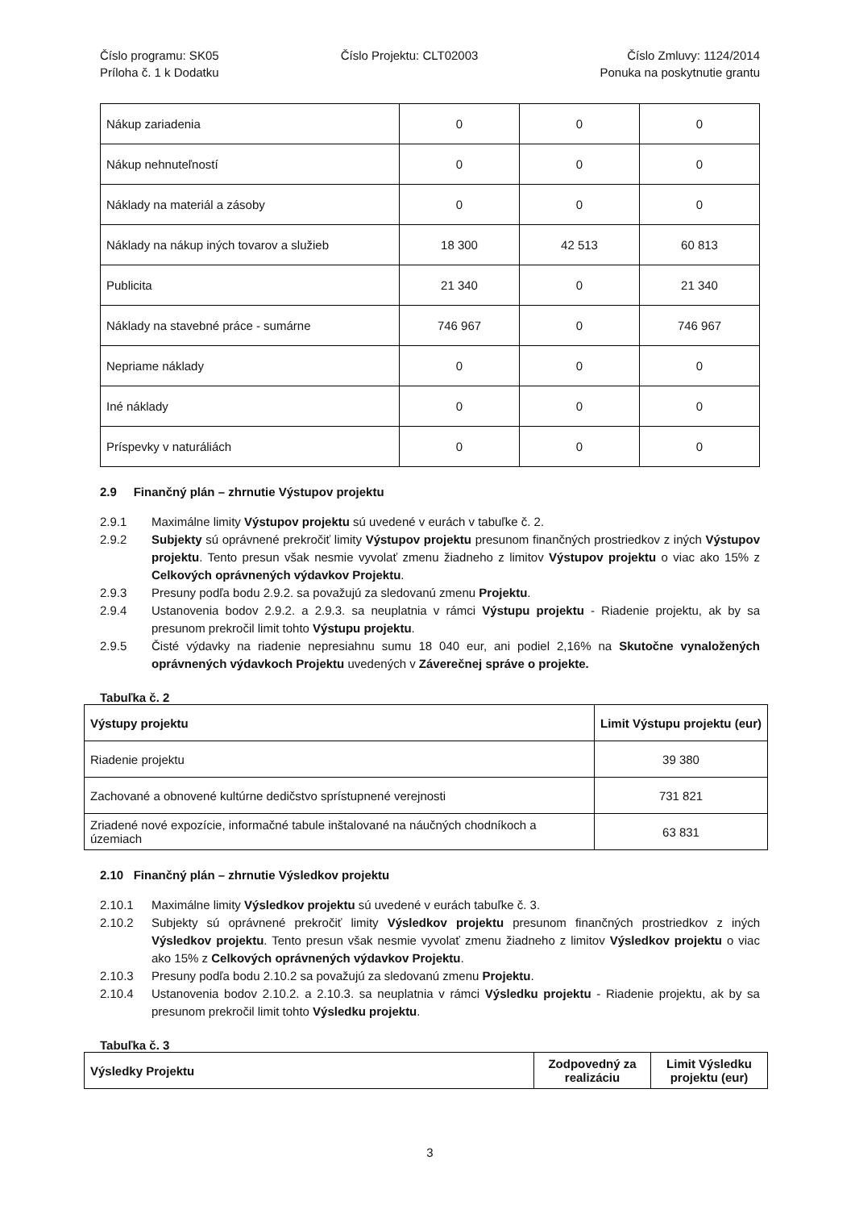Číslo programu: SK05
Príloha č. 1 k Dodatku
Číslo Projektu: CLT02003 Číslo Zmluvy: 1124/2014
Ponuka na poskytnutie grantu
| Nákup zariadenia | 0 | 0 | 0 |
| Nákup nehnuteľností | 0 | 0 | 0 |
| Náklady na materiál a zásoby | 0 | 0 | 0 |
| Náklady na nákup iných tovarov a služieb | 18 300 | 42 513 | 60 813 |
| Publicita | 21 340 | 0 | 21 340 |
| Náklady na stavebné práce - sumárne | 746 967 | 0 | 746 967 |
| Nepriame náklady | 0 | 0 | 0 |
| Iné náklady | 0 | 0 | 0 |
| Príspevky v naturáliách | 0 | 0 | 0 |
2.9 Finančný plán – zhrnutie Výstupov projektu
2.9.1 Maximálne limity Výstupov projektu sú uvedené v eurách v tabuľke č. 2.
2.9.2 Subjekty sú oprávnené prekročiť limity Výstupov projektu presunom finančných prostriedkov z iných Výstupov projektu. Tento presun však nesmie vyvolať zmenu žiadneho z limitov Výstupov projektu o viac ako 15% z Celkových oprávnených výdavkov Projektu.
2.9.3 Presuny podľa bodu 2.9.2. sa považujú za sledovanú zmenu Projektu.
2.9.4 Ustanovenia bodov 2.9.2. a 2.9.3. sa neuplatnia v rámci Výstupu projektu - Riadenie projektu, ak by sa presunom prekročil limit tohto Výstupu projektu.
2.9.5 Čisté výdavky na riadenie nepresiahnu sumu 18 040 eur, ani podiel 2,16% na Skutočne vynaložených oprávnených výdavkoch Projektu uvedených v Záverečnej správe o projekte.
Tabuľka č. 2
| Výstupy projektu | Limit Výstupu projektu (eur) |
| Riadenie projektu | 39 380 |
| Zachované a obnovené kultúrne dedičstvo sprístupnené verejnosti | 731 821 |
| Zriadené nové expozície, informačné tabule inštalované na náučných chodníkoch a územiach | 63 831 |
2.10 Finančný plán – zhrnutie Výsledkov projektu
2.10.1 Maximálne limity Výsledkov projektu sú uvedené v eurách tabuľke č. 3.
2.10.2 Subjekty sú oprávnené prekročiť limity Výsledkov projektu presunom finančných prostriedkov z iných Výsledkov projektu. Tento presun však nesmie vyvolať zmenu žiadneho z limitov Výsledkov projektu o viac ako 15% z Celkových oprávnených výdavkov Projektu.
2.10.3 Presuny podľa bodu 2.10.2 sa považujú za sledovanú zmenu Projektu.
2.10.4 Ustanovenia bodov 2.10.2. a 2.10.3. sa neuplatnia v rámci Výsledku projektu - Riadenie projektu, ak by sa presunom prekročil limit tohto Výsledku projektu.
Tabuľka č. 3
| Výsledky Projektu | Zodpovedný za realizáciu | Limit Výsledku projektu (eur) |
3